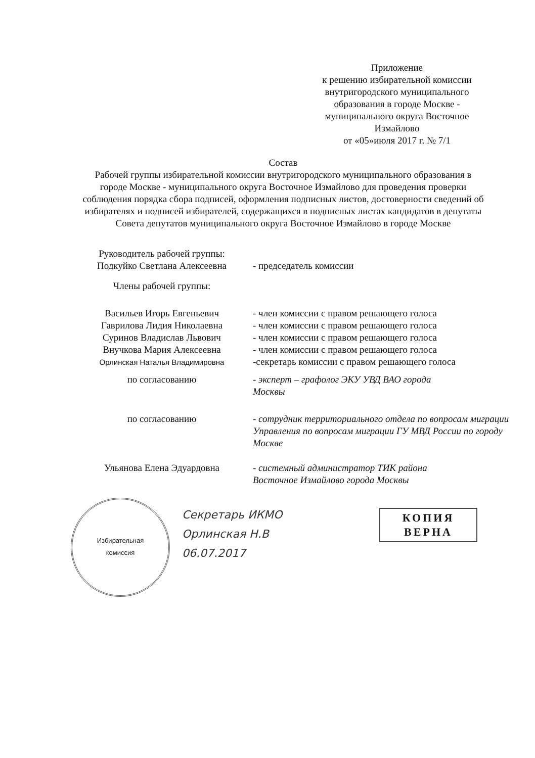Приложение
к решению избирательной комиссии внутригородского муниципального образования в городе Москве - муниципального округа Восточное Измайлово
от «05»июля 2017 г. № 7/1
Состав
Рабочей группы избирательной комиссии внутригородского муниципального образования в городе Москве - муниципального округа Восточное Измайлово для проведения проверки соблюдения порядка сбора подписей, оформления подписных листов, достоверности сведений об избирателях и подписей избирателей, содержащихся в подписных листах кандидатов в депутаты Совета депутатов муниципального округа Восточное Измайлово в городе Москве
Руководитель рабочей группы:
Подкуйко Светлана Алексеевна
- председатель комиссии
Члены рабочей группы:
Васильев Игорь Евгеньевич
Гаврилова Лидия Николаевна
Суринов Владислав Львович
Внучкова Мария Алексеевна
Орлинская Наталья Владимировна
- член комиссии с правом решающего голоса
- член комиссии с правом решающего голоса
- член комиссии с правом решающего голоса
- член комиссии с правом решающего голоса
-секретарь комиссии с правом решающего голоса
по согласованию - эксперт – графолог ЭКУ УВД ВАО города
Москвы
по согласованию - сотрудник территориального отдела по вопросам миграции Управления по вопросам миграции ГУ МВД России по городу Москве
Ульянова Елена Эдуардовна - системный администратор ТИК района
Восточное Измайлово города Москвы
Избирательная
комиссия
Секретарь ИКМО
Орлинская Н.В
06.07.2017
КОПИЯ
ВЕРНА